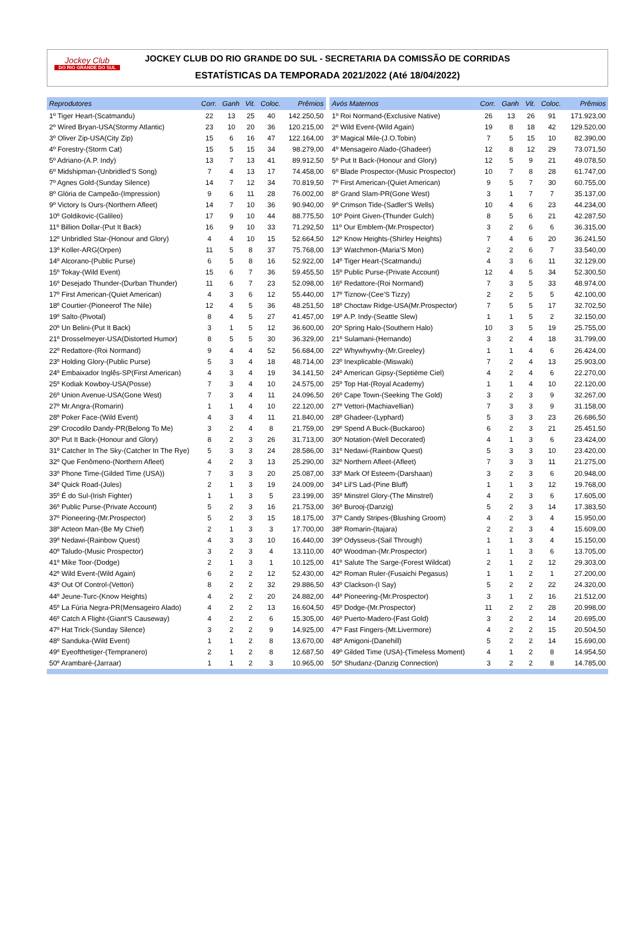Jockey Club
DO RIO GRANDE DO SUL
JOCKEY CLUB DO RIO GRANDE DO SUL - SECRETARIA DA COMISSÃO DE CORRIDAS
ESTATÍSTICAS DA TEMPORADA 2021/2022 (Até 18/04/2022)
| Reprodutores | Corr. | Ganh | Vit. | Coloc. | Prêmios |
| --- | --- | --- | --- | --- | --- |
| 1º Tiger Heart-(Scatmandu) | 22 | 13 | 25 | 40 | 142.250,50 |
| 2º Wired Bryan-USA(Stormy Atlantic) | 23 | 10 | 20 | 36 | 120.215,00 |
| 3º Oliver Zip-USA(City Zip) | 15 | 6 | 16 | 47 | 122.164,00 |
| 4º Forestry-(Storm Cat) | 15 | 5 | 15 | 34 | 98.279,00 |
| 5º Adriano-(A.P. Indy) | 13 | 7 | 13 | 41 | 89.912,50 |
| 6º Midshipman-(Unbridled'S Song) | 7 | 4 | 13 | 17 | 74.458,00 |
| 7º Agnes Gold-(Sunday Silence) | 14 | 7 | 12 | 34 | 70.819,50 |
| 8º Glória de Campeão-(Impression) | 9 | 6 | 11 | 28 | 76.002,00 |
| 9º Victory Is Ours-(Northern Afleet) | 14 | 7 | 10 | 36 | 90.940,00 |
| 10º Goldikovic-(Galileo) | 17 | 9 | 10 | 44 | 88.775,50 |
| 11º Billion Dollar-(Put It Back) | 16 | 9 | 10 | 33 | 71.292,50 |
| 12º Unbridled Star-(Honour and Glory) | 4 | 4 | 10 | 15 | 52.664,50 |
| 13º Koller-ARG(Orpen) | 11 | 5 | 8 | 37 | 75.768,00 |
| 14º Alcorano-(Public Purse) | 6 | 5 | 8 | 16 | 52.922,00 |
| 15º Tokay-(Wild Event) | 15 | 6 | 7 | 36 | 59.455,50 |
| 16º Desejado Thunder-(Durban Thunder) | 11 | 6 | 7 | 23 | 52.098,00 |
| 17º First American-(Quiet American) | 4 | 3 | 6 | 12 | 55.440,00 |
| 18º Courtier-(Pioneerof The Nile) | 12 | 4 | 5 | 36 | 48.251,50 |
| 19º Salto-(Pivotal) | 8 | 4 | 5 | 27 | 41.457,00 |
| 20º Un Belini-(Put It Back) | 3 | 1 | 5 | 12 | 36.600,00 |
| 21º Drosselmeyer-USA(Distorted Humor) | 8 | 5 | 5 | 30 | 36.329,00 |
| 22º Redattore-(Roi Normand) | 9 | 4 | 4 | 52 | 56.684,00 |
| 23º Holding Glory-(Public Purse) | 5 | 3 | 4 | 18 | 48.714,00 |
| 24º Embaixador Inglês-SP(First American) | 4 | 3 | 4 | 19 | 34.141,50 |
| 25º Kodiak Kowboy-USA(Posse) | 7 | 3 | 4 | 10 | 24.575,00 |
| 26º Union Avenue-USA(Gone West) | 7 | 3 | 4 | 11 | 24.096,50 |
| 27º Mr.Angra-(Romarin) | 1 | 1 | 4 | 10 | 22.120,00 |
| 28º Poker Face-(Wild Event) | 4 | 3 | 4 | 11 | 21.840,00 |
| 29º Crocodilo Dandy-PR(Belong To Me) | 3 | 2 | 4 | 8 | 21.759,00 |
| 30º Put It Back-(Honour and Glory) | 8 | 2 | 3 | 26 | 31.713,00 |
| 31º Catcher In The Sky-(Catcher In The Rye) | 5 | 3 | 3 | 24 | 28.586,00 |
| 32º Que Fenômeno-(Northern Afleet) | 4 | 2 | 3 | 13 | 25.290,00 |
| 33º Phone Time-(Gilded Time (USA)) | 7 | 3 | 3 | 20 | 25.087,00 |
| 34º Quick Road-(Jules) | 2 | 1 | 3 | 19 | 24.009,00 |
| 35º É do Sul-(Irish Fighter) | 1 | 1 | 3 | 5 | 23.199,00 |
| 36º Public Purse-(Private Account) | 5 | 2 | 3 | 16 | 21.753,00 |
| 37º Pioneering-(Mr.Prospector) | 5 | 2 | 3 | 15 | 18.175,00 |
| 38º Acteon Man-(Be My Chief) | 2 | 1 | 3 | 3 | 17.700,00 |
| 39º Nedawi-(Rainbow Quest) | 4 | 3 | 3 | 10 | 16.440,00 |
| 40º Taludo-(Music Prospector) | 3 | 2 | 3 | 4 | 13.110,00 |
| 41º Mike Toor-(Dodge) | 2 | 1 | 3 | 1 | 10.125,00 |
| 42º Wild Event-(Wild Again) | 6 | 2 | 2 | 12 | 52.430,00 |
| 43º Out Of Control-(Vettori) | 8 | 2 | 2 | 32 | 29.886,50 |
| 44º Jeune-Turc-(Know Heights) | 4 | 2 | 2 | 20 | 24.882,00 |
| 45º La Fúria Negra-PR(Mensageiro Alado) | 4 | 2 | 2 | 13 | 16.604,50 |
| 46º Catch A Flight-(Giant'S Causeway) | 4 | 2 | 2 | 6 | 15.305,00 |
| 47º Hat Trick-(Sunday Silence) | 3 | 2 | 2 | 9 | 14.925,00 |
| 48º Sanduka-(Wild Event) | 1 | 1 | 2 | 8 | 13.670,00 |
| 49º Eyeofthetiger-(Tempranero) | 2 | 1 | 2 | 8 | 12.687,50 |
| 50º Arambaré-(Jarraar) | 1 | 1 | 2 | 3 | 10.965,00 |
| Avós Maternos | Corr. | Ganh | Vit. | Coloc. | Prêmios |
| --- | --- | --- | --- | --- | --- |
| 1º Roi Normand-(Exclusive Native) | 26 | 13 | 26 | 91 | 171.923,00 |
| 2º Wild Event-(Wild Again) | 19 | 8 | 18 | 42 | 129.520,00 |
| 3º Magical Mile-(J.O.Tobin) | 7 | 5 | 15 | 10 | 82.390,00 |
| 4º Mensageiro Alado-(Ghadeer) | 12 | 8 | 12 | 29 | 73.071,50 |
| 5º Put It Back-(Honour and Glory) | 12 | 5 | 9 | 21 | 49.078,50 |
| 6º Blade Prospector-(Music Prospector) | 10 | 7 | 8 | 28 | 61.747,00 |
| 7º First American-(Quiet American) | 9 | 5 | 7 | 30 | 60.755,00 |
| 8º Grand Slam-PR(Gone West) | 3 | 1 | 7 | 7 | 35.137,00 |
| 9º Crimson Tide-(Sadler'S Wells) | 10 | 4 | 6 | 23 | 44.234,00 |
| 10º Point Given-(Thunder Gulch) | 8 | 5 | 6 | 21 | 42.287,50 |
| 11º Our Emblem-(Mr.Prospector) | 3 | 2 | 6 | 6 | 36.315,00 |
| 12º Know Heights-(Shirley Heights) | 7 | 4 | 6 | 20 | 36.241,50 |
| 13º Watchmon-(Maria'S Mon) | 2 | 2 | 6 | 7 | 33.540,00 |
| 14º Tiger Heart-(Scatmandu) | 4 | 3 | 6 | 11 | 32.129,00 |
| 15º Public Purse-(Private Account) | 12 | 4 | 5 | 34 | 52.300,50 |
| 16º Redattore-(Roi Normand) | 7 | 3 | 5 | 33 | 48.974,00 |
| 17º Tiznow-(Cee'S Tizzy) | 2 | 2 | 5 | 5 | 42.100,00 |
| 18º Choctaw Ridge-USA(Mr.Prospector) | 7 | 5 | 5 | 17 | 32.702,50 |
| 19º A.P. Indy-(Seattle Slew) | 1 | 1 | 5 | 2 | 32.150,00 |
| 20º Spring Halo-(Southern Halo) | 10 | 3 | 5 | 19 | 25.755,00 |
| 21º Sulamani-(Hernando) | 3 | 2 | 4 | 18 | 31.799,00 |
| 22º Whywhywhy-(Mr.Greeley) | 1 | 1 | 4 | 6 | 26.424,00 |
| 23º Inexplicable-(Miswaki) | 7 | 2 | 4 | 13 | 25.903,00 |
| 24º American Gipsy-(Septième Ciel) | 4 | 2 | 4 | 6 | 22.270,00 |
| 25º Top Hat-(Royal Academy) | 1 | 1 | 4 | 10 | 22.120,00 |
| 26º Cape Town-(Seeking The Gold) | 3 | 2 | 3 | 9 | 32.267,00 |
| 27º Vettori-(Machiavellian) | 7 | 3 | 3 | 9 | 31.158,00 |
| 28º Ghadeer-(Lyphard) | 5 | 3 | 3 | 23 | 26.686,50 |
| 29º Spend A Buck-(Buckaroo) | 6 | 2 | 3 | 21 | 25.451,50 |
| 30º Notation-(Well Decorated) | 4 | 1 | 3 | 6 | 23.424,00 |
| 31º Nedawi-(Rainbow Quest) | 5 | 3 | 3 | 10 | 23.420,00 |
| 32º Northern Afleet-(Afleet) | 7 | 3 | 3 | 11 | 21.275,00 |
| 33º Mark Of Esteem-(Darshaan) | 3 | 2 | 3 | 6 | 20.948,00 |
| 34º Lil'S Lad-(Pine Bluff) | 1 | 1 | 3 | 12 | 19.768,00 |
| 35º Minstrel Glory-(The Minstrel) | 4 | 2 | 3 | 6 | 17.605,00 |
| 36º Burooj-(Danzig) | 5 | 2 | 3 | 14 | 17.383,50 |
| 37º Candy Stripes-(Blushing Groom) | 4 | 2 | 3 | 4 | 15.950,00 |
| 38º Romarin-(Itajara) | 2 | 2 | 3 | 4 | 15.609,00 |
| 39º Odysseus-(Sail Through) | 1 | 1 | 3 | 4 | 15.150,00 |
| 40º Woodman-(Mr.Prospector) | 1 | 1 | 3 | 6 | 13.705,00 |
| 41º Salute The Sarge-(Forest Wildcat) | 2 | 1 | 2 | 12 | 29.303,00 |
| 42º Roman Ruler-(Fusaichi Pegasus) | 1 | 1 | 2 | 1 | 27.200,00 |
| 43º Clackson-(I Say) | 5 | 2 | 2 | 22 | 24.320,00 |
| 44º Pioneering-(Mr.Prospector) | 3 | 1 | 2 | 16 | 21.512,00 |
| 45º Dodge-(Mr.Prospector) | 11 | 2 | 2 | 28 | 20.998,00 |
| 46º Puerto-Madero-(Fast Gold) | 3 | 2 | 2 | 14 | 20.695,00 |
| 47º Fast Fingers-(Mt.Livermore) | 4 | 2 | 2 | 15 | 20.504,50 |
| 48º Amigoni-(Danehill) | 5 | 2 | 2 | 14 | 15.690,00 |
| 49º Gilded Time (USA)-(Timeless Moment) | 4 | 1 | 2 | 8 | 14.954,50 |
| 50º Shudanz-(Danzig Connection) | 3 | 2 | 2 | 8 | 14.785,00 |